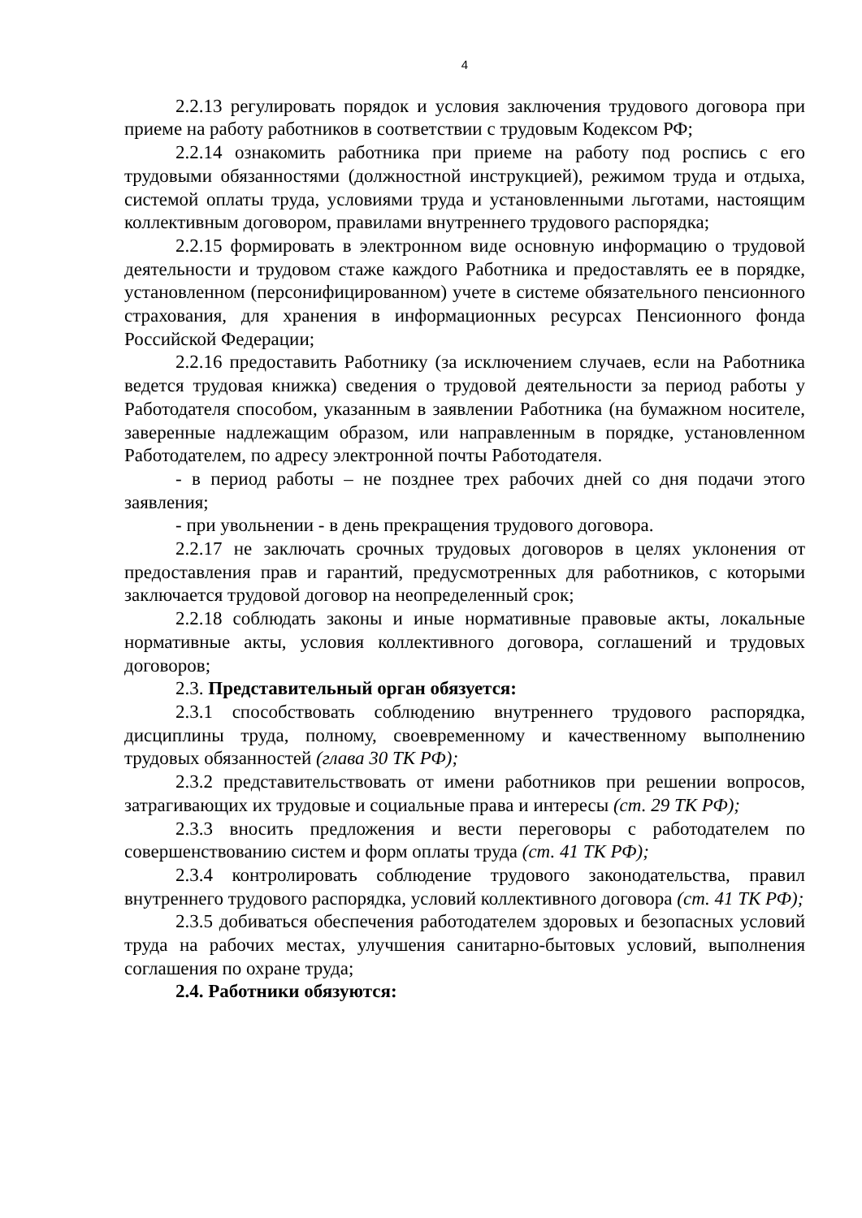4
2.2.13 регулировать порядок и условия заключения трудового договора при приеме на работу работников в соответствии с трудовым Кодексом РФ;
2.2.14 ознакомить работника при приеме на работу под роспись с его трудовыми обязанностями (должностной инструкцией), режимом труда и отдыха, системой оплаты труда, условиями труда и установленными льготами, настоящим коллективным договором, правилами внутреннего трудового распорядка;
2.2.15 формировать в электронном виде основную информацию о трудовой деятельности и трудовом стаже каждого Работника и предоставлять ее в порядке, установленном (персонифицированном) учете в системе обязательного пенсионного страхования, для хранения в информационных ресурсах Пенсионного фонда Российской Федерации;
2.2.16 предоставить Работнику (за исключением случаев, если на Работника ведется трудовая книжка) сведения о трудовой деятельности за период работы у Работодателя способом, указанным в заявлении Работника (на бумажном носителе, заверенные надлежащим образом, или направленным в порядке, установленном Работодателем, по адресу электронной почты Работодателя.
- в период работы – не позднее трех рабочих дней со дня подачи этого заявления;
- при увольнении - в день прекращения трудового договора.
2.2.17 не заключать срочных трудовых договоров в целях уклонения от предоставления прав и гарантий, предусмотренных для работников, с которыми заключается трудовой договор на неопределенный срок;
2.2.18 соблюдать законы и иные нормативные правовые акты, локальные нормативные акты, условия коллективного договора, соглашений и трудовых договоров;
2.3. Представительный орган обязуется:
2.3.1 способствовать соблюдению внутреннего трудового распорядка, дисциплины труда, полному, своевременному и качественному выполнению трудовых обязанностей (глава 30 ТК РФ);
2.3.2 представительствовать от имени работников при решении вопросов, затрагивающих их трудовые и социальные права и интересы (ст. 29 ТК РФ);
2.3.3 вносить предложения и вести переговоры с работодателем по совершенствованию систем и форм оплаты труда (ст. 41 ТК РФ);
2.3.4 контролировать соблюдение трудового законодательства, правил внутреннего трудового распорядка, условий коллективного договора (ст. 41 ТК РФ);
2.3.5 добиваться обеспечения работодателем здоровых и безопасных условий труда на рабочих местах, улучшения санитарно-бытовых условий, выполнения соглашения по охране труда;
2.4. Работники обязуются: